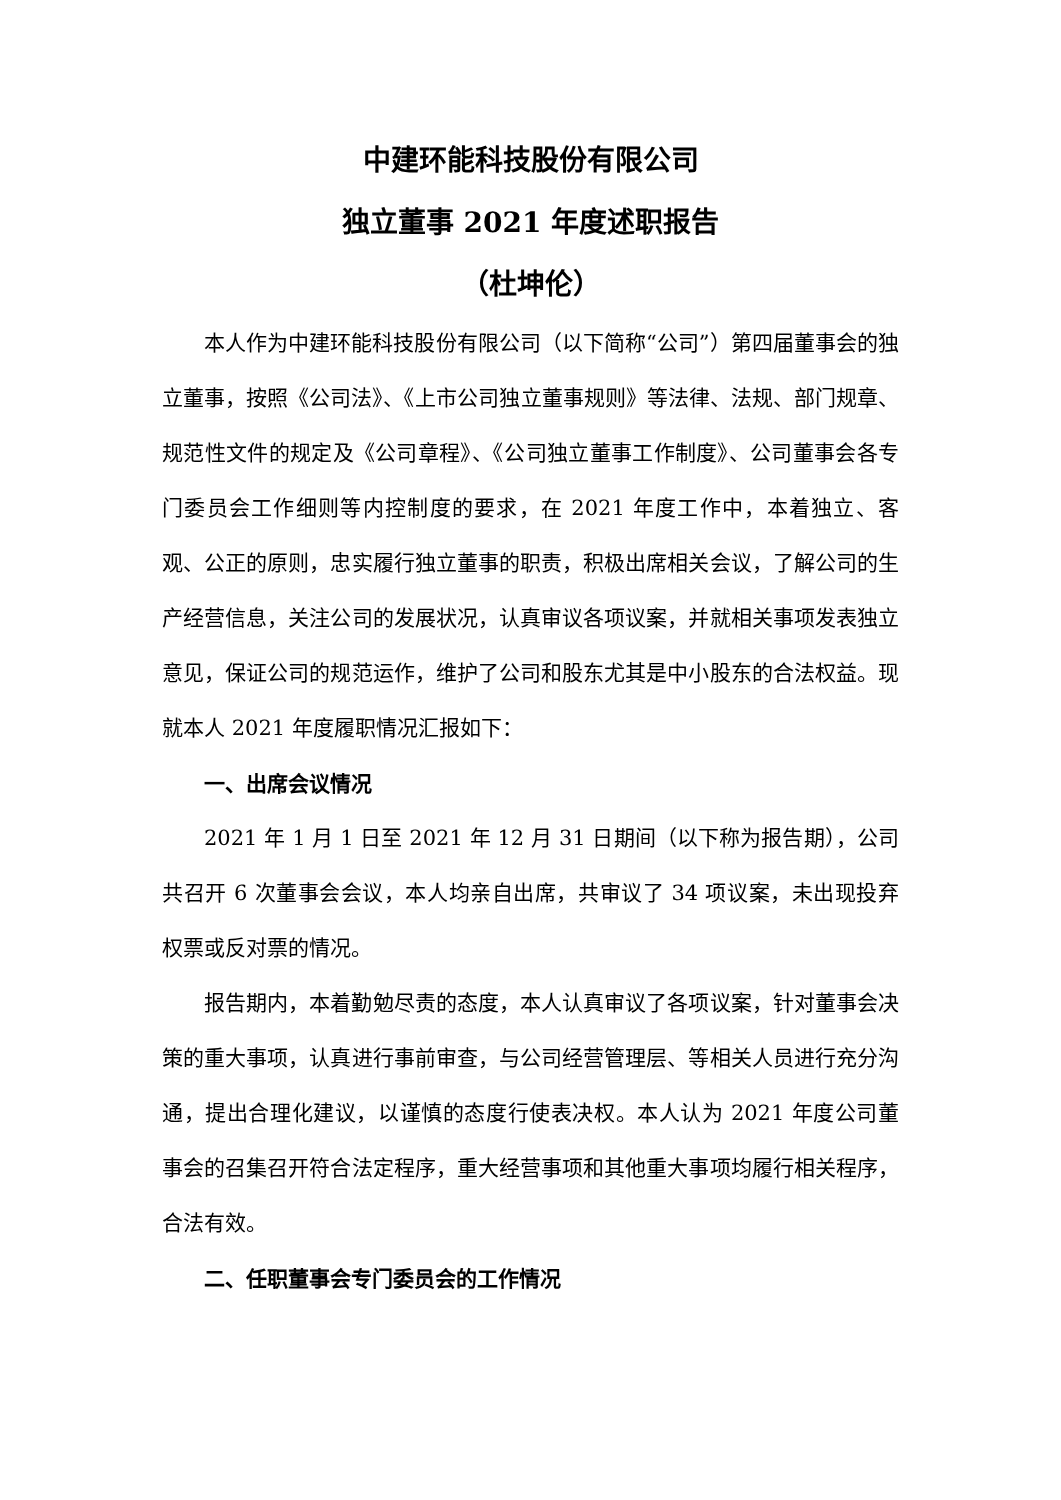中建环能科技股份有限公司
独立董事 2021 年度述职报告
（杜坤伦）
本人作为中建环能科技股份有限公司（以下简称“公司”）第四届董事会的独立董事，按照《公司法》、《上市公司独立董事规则》等法律、法规、部门规章、规范性文件的规定及《公司章程》、《公司独立董事工作制度》、公司董事会各专门委员会工作细则等内控制度的要求，在 2021 年度工作中，本着独立、客观、公正的原则，忠实履行独立董事的职责，积极出席相关会议，了解公司的生产经营信息，关注公司的发展状况，认真审议各项议案，并就相关事项发表独立意见，保证公司的规范运作，维护了公司和股东尤其是中小股东的合法权益。现就本人 2021 年度履职情况汇报如下：
一、出席会议情况
2021 年 1 月 1 日至 2021 年 12 月 31 日期间（以下称为报告期），公司共召开 6 次董事会会议，本人均亲自出席，共审议了 34 项议案，未出现投弃权票或反对票的情况。
报告期内，本着勤勉尽责的态度，本人认真审议了各项议案，针对董事会决策的重大事项，认真进行事前审查，与公司经营管理层、等相关人员进行充分沟通，提出合理化建议，以谨慎的态度行使表决权。本人认为 2021 年度公司董事会的召集召开符合法定程序，重大经营事项和其他重大事项均履行相关程序，合法有效。
二、任职董事会专门委员会的工作情况